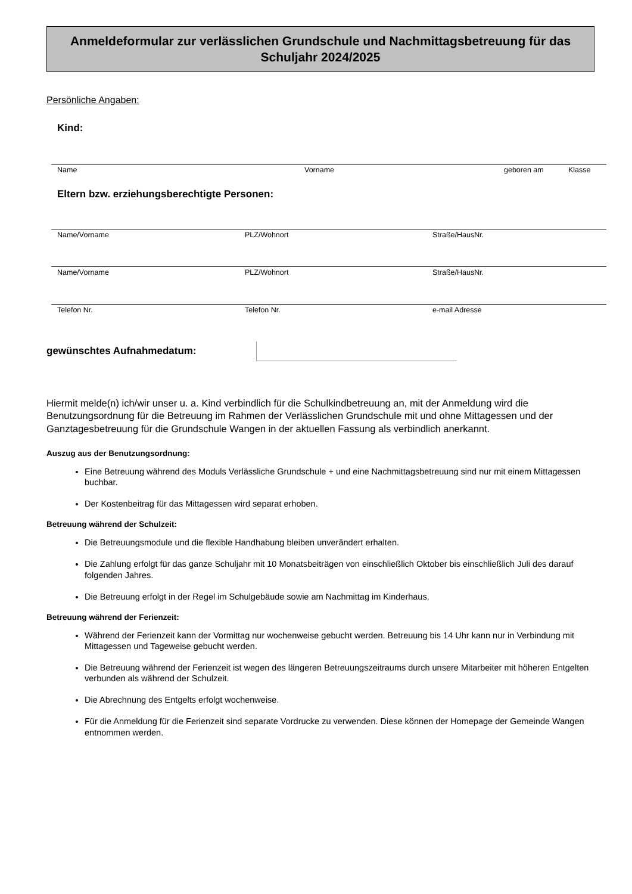Anmeldeformular zur verlässlichen Grundschule und Nachmittagsbetreuung für das Schuljahr 2024/2025
Persönliche Angaben:
Kind:
Name Vorname geboren am Klasse
Eltern bzw. erziehungsberechtigte Personen:
Name/Vorname PLZ/Wohnort Straße/HausNr.
Name/Vorname PLZ/Wohnort Straße/HausNr.
Telefon Nr. Telefon Nr. e-mail Adresse
gewünschtes Aufnahmedatum:
Hiermit melde(n) ich/wir unser u. a. Kind verbindlich für die Schulkindbetreuung an, mit der Anmeldung wird die Benutzungsordnung für die Betreuung im Rahmen der Verlässlichen Grundschule mit und ohne Mittagessen und der Ganztagesbetreuung für die Grundschule Wangen in der aktuellen Fassung als verbindlich anerkannt.
Auszug aus der Benutzungsordnung:
Eine Betreuung während des Moduls Verlässliche Grundschule + und eine Nachmittagsbetreuung sind nur mit einem Mittagessen buchbar.
Der Kostenbeitrag für das Mittagessen wird separat erhoben.
Betreuung während der Schulzeit:
Die Betreuungsmodule und die flexible Handhabung bleiben unverändert erhalten.
Die Zahlung erfolgt für das ganze Schuljahr mit 10 Monatsbeiträgen von einschließlich Oktober bis einschließlich Juli des darauf folgenden Jahres.
Die Betreuung erfolgt in der Regel im Schulgebäude sowie am Nachmittag im Kinderhaus.
Betreuung während der Ferienzeit:
Während der Ferienzeit kann der Vormittag nur wochenweise gebucht werden. Betreuung bis 14 Uhr kann nur in Verbindung mit Mittagessen und Tageweise gebucht werden.
Die Betreuung während der Ferienzeit ist wegen des längeren Betreuungszeitraums durch unsere Mitarbeiter mit höheren Entgelten verbunden als während der Schulzeit.
Die Abrechnung des Entgelts erfolgt wochenweise.
Für die Anmeldung für die Ferienzeit sind separate Vordrucke zu verwenden. Diese können der Homepage der Gemeinde Wangen entnommen werden.